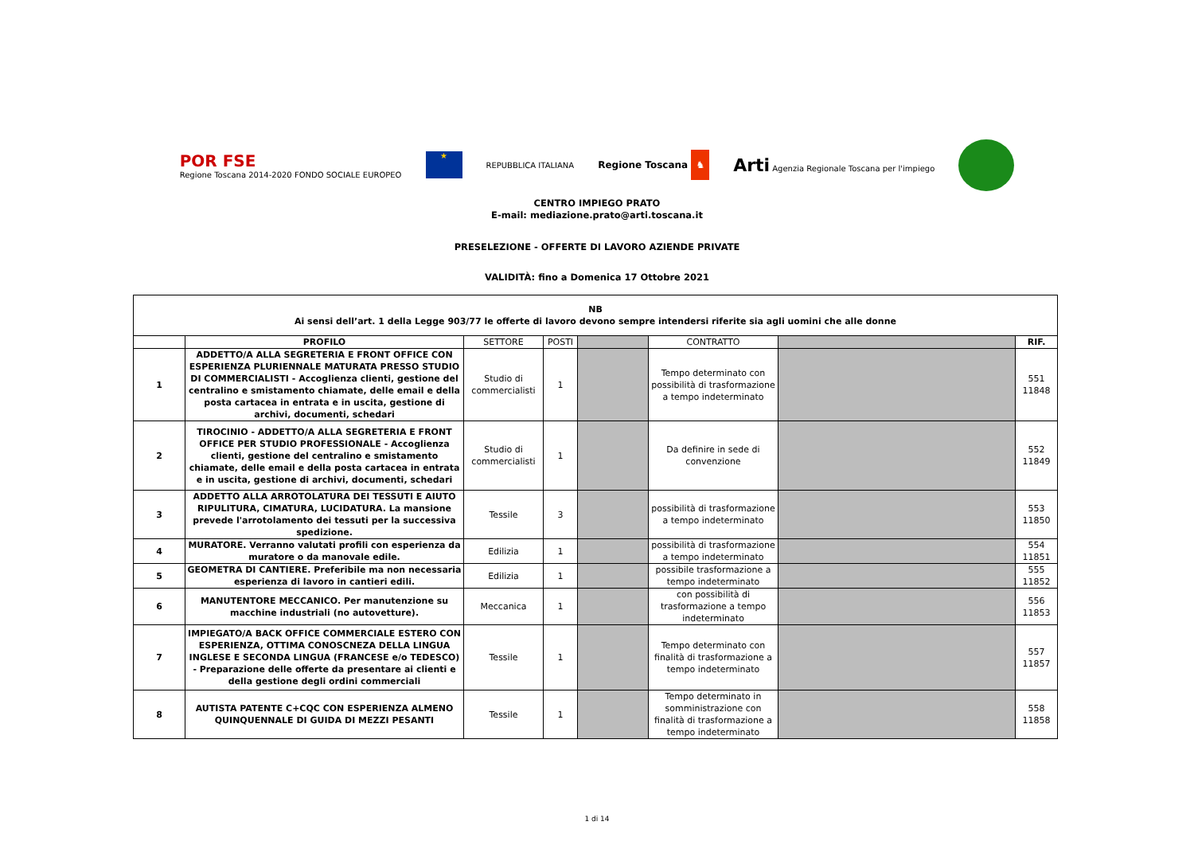POR FSE
Regione Toscana 2014-2020 FONDO SOCIALE EUROPEO
★
REPUBBLICA ITALIANA
Regione Toscana ♞
Arti Agenzia Regionale Toscana per l'impiego
CENTRO IMPIEGO PRATO
E-mail: mediazione.prato@arti.toscana.it
PRESELEZIONE - OFFERTE DI LAVORO AZIENDE PRIVATE
VALIDITÀ: fino a Domenica 17 Ottobre 2021
| NB Ai sensi dell’art. 1 della Legge 903/77 le offerte di lavoro devono sempre intendersi riferite sia agli uomini che alle donne | | | | | | | |
| | PROFILO | SETTORE | POSTI | | CONTRATTO | | RIF. |
| 1 | ADDETTO/A ALLA SEGRETERIA E FRONT OFFICE CON ESPERIENZA PLURIENNALE MATURATA PRESSO STUDIO DI COMMERCIALISTI - Accoglienza clienti, gestione del centralino e smistamento chiamate, delle email e della posta cartacea in entrata e in uscita, gestione di archivi, documenti, schedari | Studio di commercialisti | 1 | | Tempo determinato con possibilità di trasformazione a tempo indeterminato | | 551 11848 |
| 2 | TIROCINIO - ADDETTO/A ALLA SEGRETERIA E FRONT OFFICE PER STUDIO PROFESSIONALE - Accoglienza clienti, gestione del centralino e smistamento chiamate, delle email e della posta cartacea in entrata e in uscita, gestione di archivi, documenti, schedari | Studio di commercialisti | 1 | | Da definire in sede di convenzione | | 552 11849 |
| 3 | ADDETTO ALLA ARROTOLATURA DEI TESSUTI E AIUTO RIPULITURA, CIMATURA, LUCIDATURA. La mansione prevede l'arrotolamento dei tessuti per la successiva spedizione. | Tessile | 3 | | possibilità di trasformazione a tempo indeterminato | | 553 11850 |
| 4 | MURATORE. Verranno valutati profili con esperienza da muratore o da manovale edile. | Edilizia | 1 | | possibilità di trasformazione a tempo indeterminato | | 554 11851 |
| 5 | GEOMETRA DI CANTIERE. Preferibile ma non necessaria esperienza di lavoro in cantieri edili. | Edilizia | 1 | | possibile trasformazione a tempo indeterminato | | 555 11852 |
| 6 | MANUTENTORE MECCANICO. Per manutenzione su macchine industriali (no autovetture). | Meccanica | 1 | | con possibilità di trasformazione a tempo indeterminato | | 556 11853 |
| 7 | IMPIEGATO/A BACK OFFICE COMMERCIALE ESTERO CON ESPERIENZA, OTTIMA CONOSCNEZA DELLA LINGUA INGLESE E SECONDA LINGUA (FRANCESE e/o TEDESCO) - Preparazione delle offerte da presentare ai clienti e della gestione degli ordini commerciali | Tessile | 1 | | Tempo determinato con finalità di trasformazione a tempo indeterminato | | 557 11857 |
| 8 | AUTISTA PATENTE C+CQC CON ESPERIENZA ALMENO QUINQUENNALE DI GUIDA DI MEZZI PESANTI | Tessile | 1 | | Tempo determinato in somministrazione con finalità di trasformazione a tempo indeterminato | | 558 11858 |
1 di 14